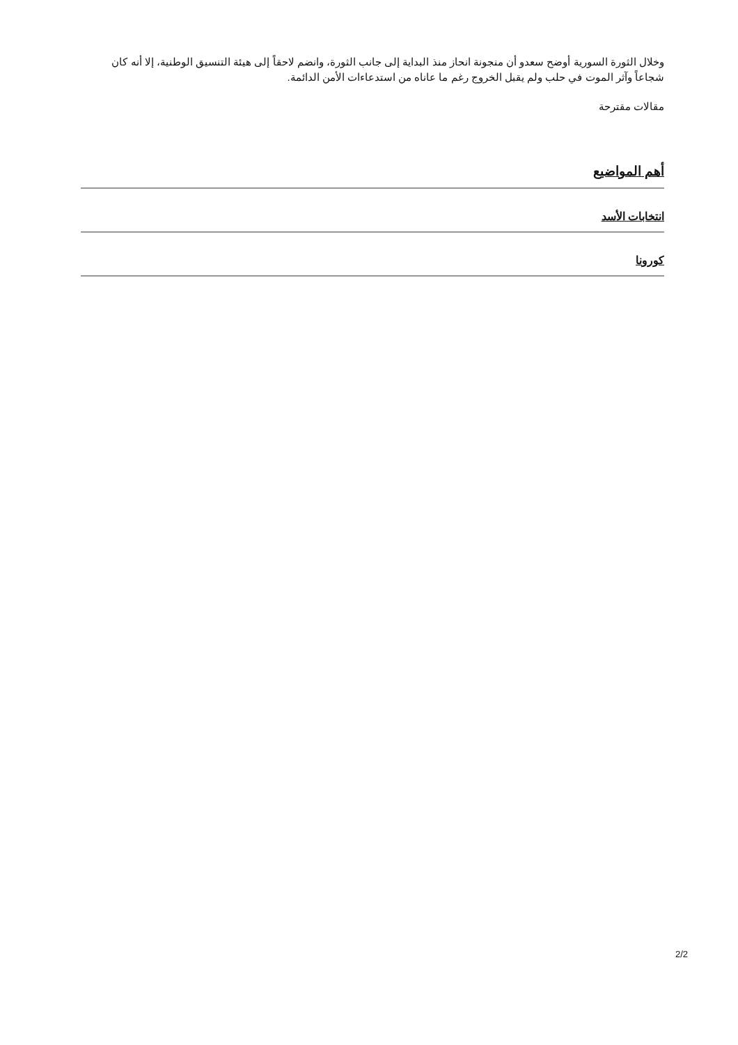وخلال الثورة السورية أوضح سعدو أن منجونة انحاز منذ البداية إلى جانب الثورة، وانضم لاحقاً إلى هيئة التنسيق الوطنية، إلا أنه كان شجاعاً وآثر الموت في حلب ولم يقبل الخروج رغم ما عاناه من استدعاءات الأمن الدائمة.
مقالات مقترحة
أهم المواضيع
انتخابات الأسد
كورونا
2/2